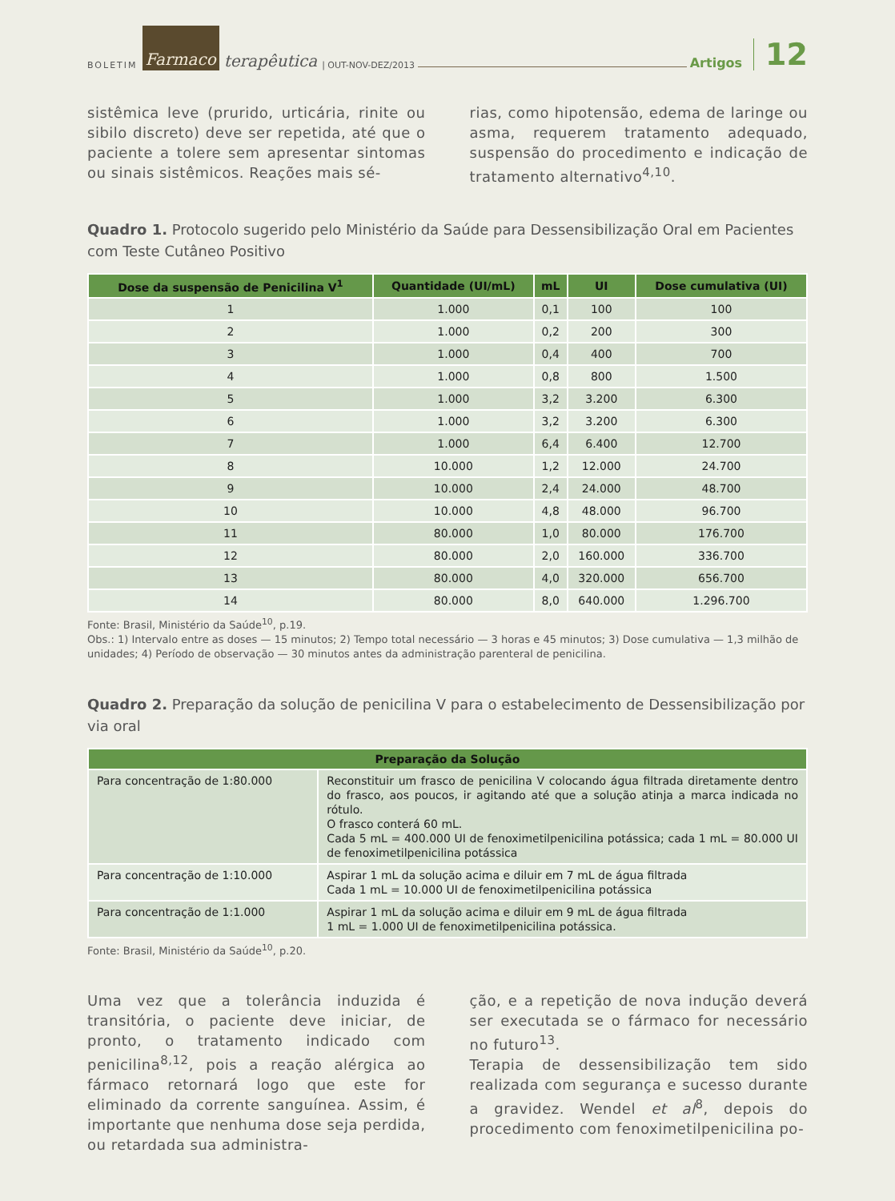BOLETIM Farmaco terapêutica | OUT-NOV-DEZ/2013 Artigos 12
sistêmica leve (prurido, urticária, rinite ou sibilo discreto) deve ser repetida, até que o paciente a tolere sem apresentar sintomas ou sinais sistêmicos. Reações mais sé-
rias, como hipotensão, edema de laringe ou asma, requerem tratamento adequado, suspensão do procedimento e indicação de tratamento alternativo<sup>4,10</sup>.
Quadro 1. Protocolo sugerido pelo Ministério da Saúde para Dessensibilização Oral em Pacientes com Teste Cutâneo Positivo
| Dose da suspensão de Penicilina V<sup>1</sup> | Quantidade (UI/mL) | mL | UI | Dose cumulativa (UI) |
| --- | --- | --- | --- | --- |
| 1 | 1.000 | 0,1 | 100 | 100 |
| 2 | 1.000 | 0,2 | 200 | 300 |
| 3 | 1.000 | 0,4 | 400 | 700 |
| 4 | 1.000 | 0,8 | 800 | 1.500 |
| 5 | 1.000 | 3,2 | 3.200 | 6.300 |
| 6 | 1.000 | 3,2 | 3.200 | 6.300 |
| 7 | 1.000 | 6,4 | 6.400 | 12.700 |
| 8 | 10.000 | 1,2 | 12.000 | 24.700 |
| 9 | 10.000 | 2,4 | 24.000 | 48.700 |
| 10 | 10.000 | 4,8 | 48.000 | 96.700 |
| 11 | 80.000 | 1,0 | 80.000 | 176.700 |
| 12 | 80.000 | 2,0 | 160.000 | 336.700 |
| 13 | 80.000 | 4,0 | 320.000 | 656.700 |
| 14 | 80.000 | 8,0 | 640.000 | 1.296.700 |
Fonte: Brasil, Ministério da Saúde<sup>10</sup>, p.19.
Obs.: 1) Intervalo entre as doses — 15 minutos; 2) Tempo total necessário — 3 horas e 45 minutos; 3) Dose cumulativa — 1,3 milhão de unidades; 4) Período de observação — 30 minutos antes da administração parenteral de penicilina.
Quadro 2. Preparação da solução de penicilina V para o estabelecimento de Dessensibilização por via oral
| Preparação da Solução | |
| --- | --- |
| Para concentração de 1:80.000 | Reconstituir um frasco de penicilina V colocando água filtrada diretamente dentro do frasco, aos poucos, ir agitando até que a solução atinja a marca indicada no rótulo. O frasco conterá 60 mL. Cada 5 mL = 400.000 UI de fenoximetilpenicilina potássica; cada 1 mL = 80.000 UI de fenoximetilpenicilina potássica |
| Para concentração de 1:10.000 | Aspirar 1 mL da solução acima e diluir em 7 mL de água filtrada Cada 1 mL = 10.000 UI de fenoximetilpenicilina potássica |
| Para concentração de 1:1.000 | Aspirar 1 mL da solução acima e diluir em 9 mL de água filtrada 1 mL = 1.000 UI de fenoximetilpenicilina potássica. |
Fonte: Brasil, Ministério da Saúde<sup>10</sup>, p.20.
Uma vez que a tolerância induzida é transitória, o paciente deve iniciar, de pronto, o tratamento indicado com penicilina<sup>8,12</sup>, pois a reação alérgica ao fármaco retornará logo que este for eliminado da corrente sanguínea. Assim, é importante que nenhuma dose seja perdida, ou retardada sua administra-
ção, e a repetição de nova indução deverá ser executada se o fármaco for necessário no futuro<sup>13</sup>.
Terapia de dessensibilização tem sido realizada com segurança e sucesso durante a gravidez. Wendel et al<sup>8</sup>, depois do procedimento com fenoximetilpenicilina po-